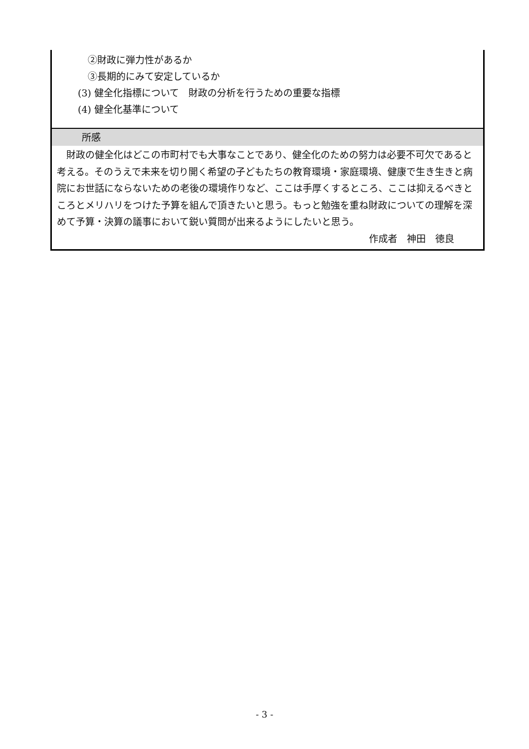②財政に弾力性があるか
③長期的にみて安定しているか
(3) 健全化指標について　財政の分析を行うための重要な指標
(4) 健全化基準について
所感
　財政の健全化はどこの市町村でも大事なことであり、健全化のための努力は必要不可欠であると考える。そのうえで未来を切り開く希望の子どもたちの教育環境・家庭環境、健康で生き生きと病院にお世話にならないための老後の環境作りなど、ここは手厚くするところ、ここは抑えるべきところとメリハリをつけた予算を組んで頂きたいと思う。もっと勉強を重ね財政についての理解を深めて予算・決算の議事において鋭い質問が出来るようにしたいと思う。
作成者　神田　徳良
- 3 -